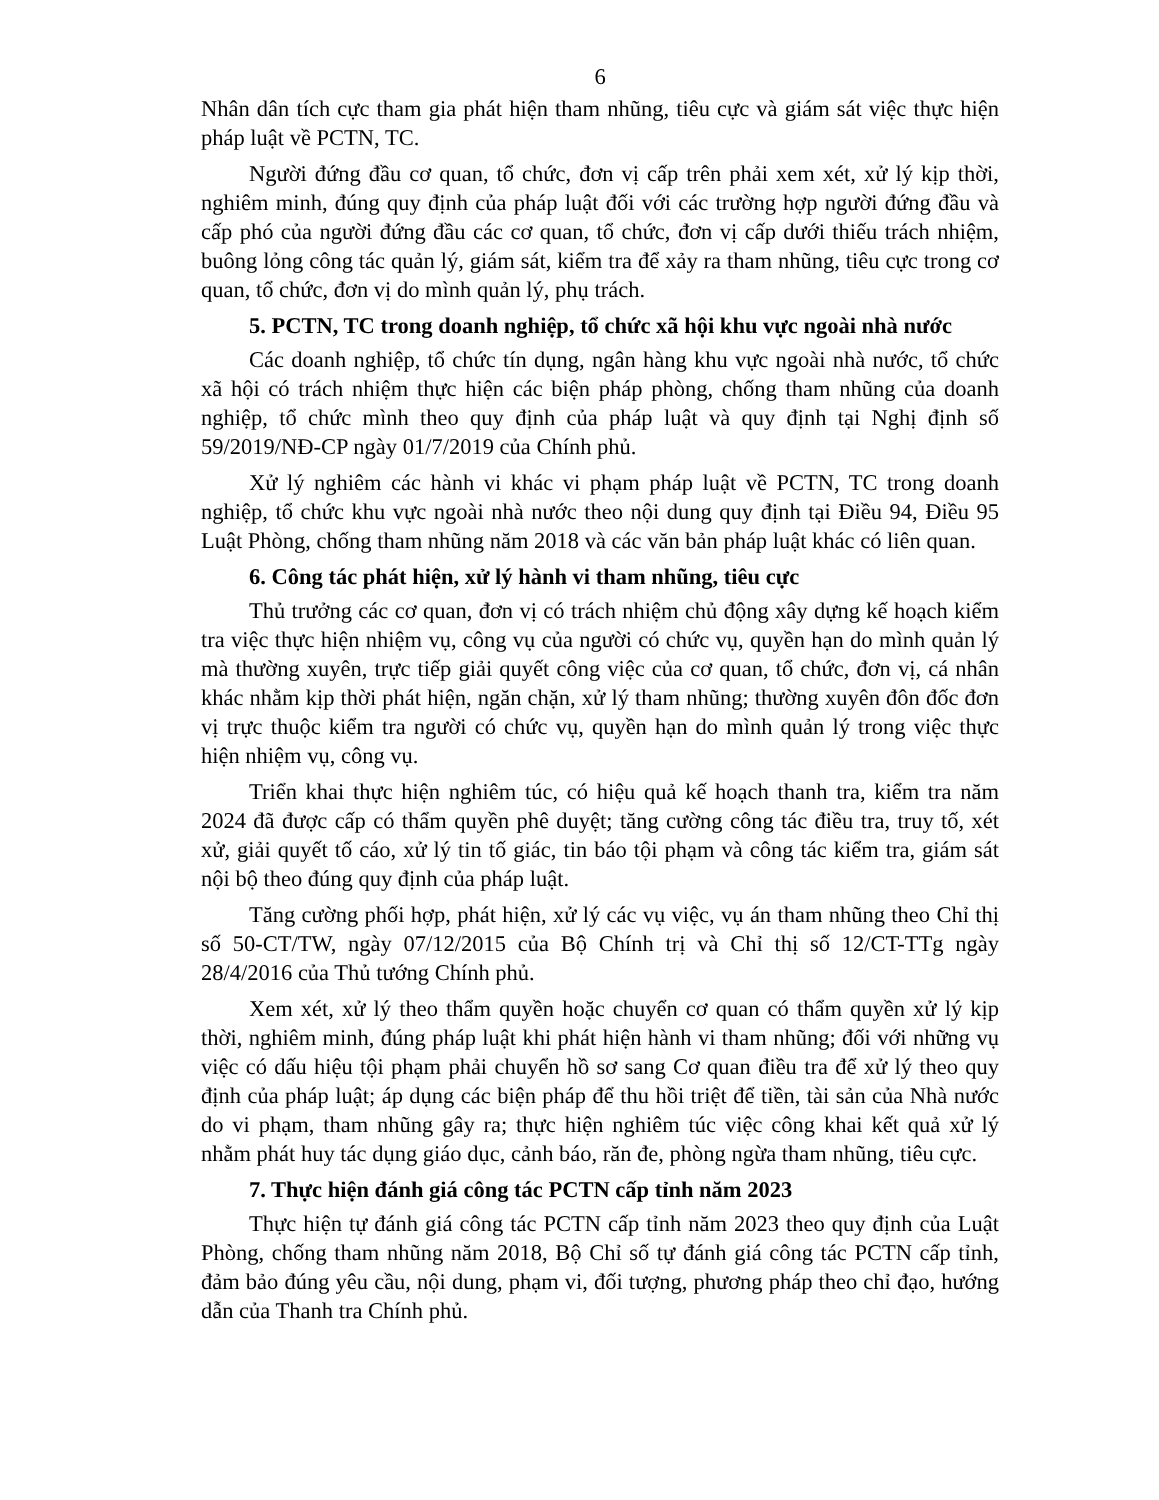6
Nhân dân tích cực tham gia phát hiện tham nhũng, tiêu cực và giám sát việc thực hiện pháp luật về PCTN, TC.
Người đứng đầu cơ quan, tổ chức, đơn vị cấp trên phải xem xét, xử lý kịp thời, nghiêm minh, đúng quy định của pháp luật đối với các trường hợp người đứng đầu và cấp phó của người đứng đầu các cơ quan, tổ chức, đơn vị cấp dưới thiếu trách nhiệm, buông lỏng công tác quản lý, giám sát, kiểm tra để xảy ra tham nhũng, tiêu cực trong cơ quan, tổ chức, đơn vị do mình quản lý, phụ trách.
5. PCTN, TC trong doanh nghiệp, tổ chức xã hội khu vực ngoài nhà nước
Các doanh nghiệp, tổ chức tín dụng, ngân hàng khu vực ngoài nhà nước, tổ chức xã hội có trách nhiệm thực hiện các biện pháp phòng, chống tham nhũng của doanh nghiệp, tổ chức mình theo quy định của pháp luật và quy định tại Nghị định số 59/2019/NĐ-CP ngày 01/7/2019 của Chính phủ.
Xử lý nghiêm các hành vi khác vi phạm pháp luật về PCTN, TC trong doanh nghiệp, tổ chức khu vực ngoài nhà nước theo nội dung quy định tại Điều 94, Điều 95 Luật Phòng, chống tham nhũng năm 2018 và các văn bản pháp luật khác có liên quan.
6. Công tác phát hiện, xử lý hành vi tham nhũng, tiêu cực
Thủ trưởng các cơ quan, đơn vị có trách nhiệm chủ động xây dựng kế hoạch kiểm tra việc thực hiện nhiệm vụ, công vụ của người có chức vụ, quyền hạn do mình quản lý mà thường xuyên, trực tiếp giải quyết công việc của cơ quan, tổ chức, đơn vị, cá nhân khác nhằm kịp thời phát hiện, ngăn chặn, xử lý tham nhũng; thường xuyên đôn đốc đơn vị trực thuộc kiểm tra người có chức vụ, quyền hạn do mình quản lý trong việc thực hiện nhiệm vụ, công vụ.
Triển khai thực hiện nghiêm túc, có hiệu quả kế hoạch thanh tra, kiểm tra năm 2024 đã được cấp có thẩm quyền phê duyệt; tăng cường công tác điều tra, truy tố, xét xử, giải quyết tố cáo, xử lý tin tố giác, tin báo tội phạm và công tác kiểm tra, giám sát nội bộ theo đúng quy định của pháp luật.
Tăng cường phối hợp, phát hiện, xử lý các vụ việc, vụ án tham nhũng theo Chỉ thị số 50-CT/TW, ngày 07/12/2015 của Bộ Chính trị và Chỉ thị số 12/CT-TTg ngày 28/4/2016 của Thủ tướng Chính phủ.
Xem xét, xử lý theo thẩm quyền hoặc chuyển cơ quan có thẩm quyền xử lý kịp thời, nghiêm minh, đúng pháp luật khi phát hiện hành vi tham nhũng; đối với những vụ việc có dấu hiệu tội phạm phải chuyển hồ sơ sang Cơ quan điều tra để xử lý theo quy định của pháp luật; áp dụng các biện pháp để thu hồi triệt để tiền, tài sản của Nhà nước do vi phạm, tham nhũng gây ra; thực hiện nghiêm túc việc công khai kết quả xử lý nhằm phát huy tác dụng giáo dục, cảnh báo, răn đe, phòng ngừa tham nhũng, tiêu cực.
7. Thực hiện đánh giá công tác PCTN cấp tỉnh năm 2023
Thực hiện tự đánh giá công tác PCTN cấp tỉnh năm 2023 theo quy định của Luật Phòng, chống tham nhũng năm 2018, Bộ Chỉ số tự đánh giá công tác PCTN cấp tỉnh, đảm bảo đúng yêu cầu, nội dung, phạm vi, đối tượng, phương pháp theo chỉ đạo, hướng dẫn của Thanh tra Chính phủ.